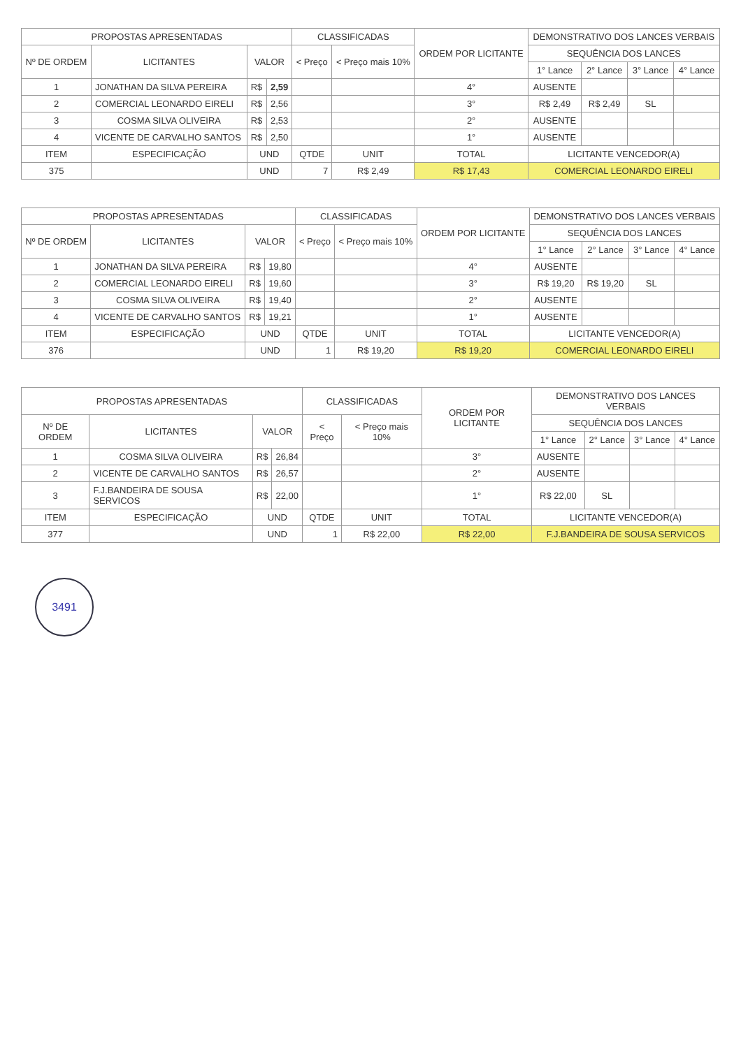| PROPOSTAS APRESENTADAS | | | | CLASSIFICADAS | | ORDEM POR LICITANTE | DEMONSTRATIVO DOS LANCES VERBAIS | | | |
| --- | --- | --- | --- | --- | --- | --- | --- | --- | --- | --- |
| Nº DE ORDEM | LICITANTES | VALOR | | < Preço | < Preço mais 10% | | SEQUÊNCIA DOS LANCES | | | |
| | | | | | | | 1° Lance | 2° Lance | 3° Lance | 4° Lance |
| 1 | JONATHAN DA SILVA PEREIRA | R$ | 2,59 | | | 4° | AUSENTE | | | |
| 2 | COMERCIAL LEONARDO EIRELI | R$ | 2,56 | | | 3° | R$ 2,49 | R$ 2,49 | SL | |
| 3 | COSMA SILVA OLIVEIRA | R$ | 2,53 | | | 2° | AUSENTE | | | |
| 4 | VICENTE DE CARVALHO SANTOS | R$ | 2,50 | | | 1° | AUSENTE | | | |
| ITEM | ESPECIFICAÇÃO | UND | | QTDE | UNIT | TOTAL | LICITANTE VENCEDOR(A) | | | |
| 375 | | UND | | 7 | R$ 2,49 | R$ 17,43 | COMERCIAL LEONARDO EIRELI | | | |
| PROPOSTAS APRESENTADAS | | | | CLASSIFICADAS | | ORDEM POR LICITANTE | DEMONSTRATIVO DOS LANCES VERBAIS | | | |
| --- | --- | --- | --- | --- | --- | --- | --- | --- | --- | --- |
| Nº DE ORDEM | LICITANTES | VALOR | | < Preço | < Preço mais 10% | | SEQUÊNCIA DOS LANCES | | | |
| | | | | | | | 1° Lance | 2° Lance | 3° Lance | 4° Lance |
| 1 | JONATHAN DA SILVA PEREIRA | R$ | 19,80 | | | 4° | AUSENTE | | | |
| 2 | COMERCIAL LEONARDO EIRELI | R$ | 19,60 | | | 3° | R$ 19,20 | R$ 19,20 | SL | |
| 3 | COSMA SILVA OLIVEIRA | R$ | 19,40 | | | 2° | AUSENTE | | | |
| 4 | VICENTE DE CARVALHO SANTOS | R$ | 19,21 | | | 1° | AUSENTE | | | |
| ITEM | ESPECIFICAÇÃO | UND | | QTDE | UNIT | TOTAL | LICITANTE VENCEDOR(A) | | | |
| 376 | | UND | | 1 | R$ 19,20 | R$ 19,20 | COMERCIAL LEONARDO EIRELI | | | |
| PROPOSTAS APRESENTADAS | | | | CLASSIFICADAS | | ORDEM POR LICITANTE | DEMONSTRATIVO DOS LANCES VERBAIS | | | |
| --- | --- | --- | --- | --- | --- | --- | --- | --- | --- | --- |
| Nº DE ORDEM | LICITANTES | VALOR | | < Preço | < Preço mais 10% | | SEQUÊNCIA DOS LANCES | | | |
| | | | | | | | 1° Lance | 2° Lance | 3° Lance | 4° Lance |
| 1 | COSMA SILVA OLIVEIRA | R$ | 26,84 | | | 3° | AUSENTE | | | |
| 2 | VICENTE DE CARVALHO SANTOS | R$ | 26,57 | | | 2° | AUSENTE | | | |
| 3 | F.J.BANDEIRA DE SOUSA SERVICOS | R$ | 22,00 | | | 1° | R$ 22,00 | SL | | |
| ITEM | ESPECIFICAÇÃO | UND | | QTDE | UNIT | TOTAL | LICITANTE VENCEDOR(A) | | | |
| 377 | | UND | | 1 | R$ 22,00 | R$ 22,00 | F.J.BANDEIRA DE SOUSA SERVICOS | | | |
3491